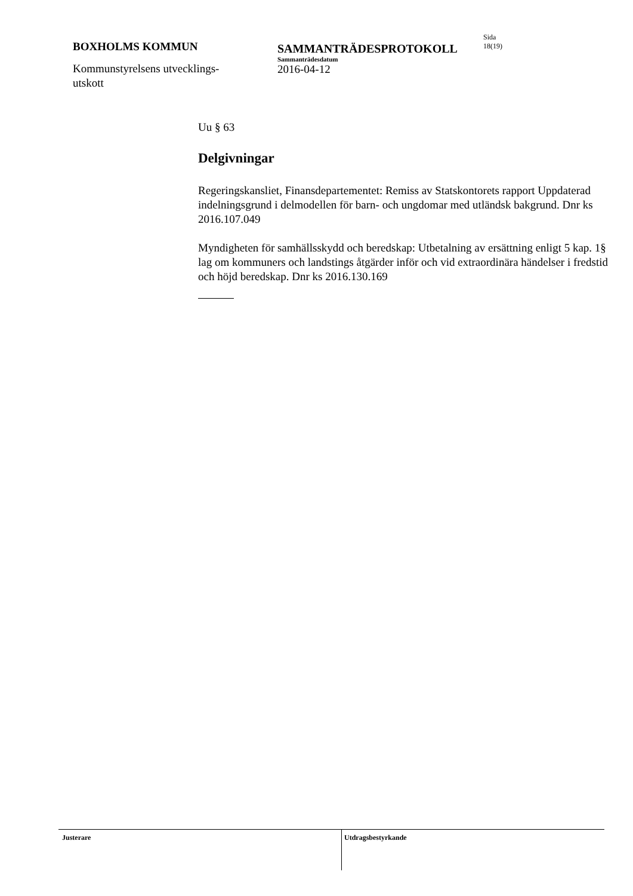BOXHOLMS KOMMUN
Kommunstyrelsens utvecklings-
utskott
SAMMANTRÄDESPROTOKOLL
Sammanträdesdatum
2016-04-12
Sida
18(19)
Uu § 63
Delgivningar
Regeringskansliet, Finansdepartementet: Remiss av Statskontorets rapport Uppdaterad indelningsgrund i delmodellen för barn- och ungdomar med ut­ländsk bakgrund. Dnr ks 2016.107.049
Myndigheten för samhällsskydd och beredskap: Utbetalning av ersättning en­ligt 5 kap. 1§ lag om kommuners och landstings åtgärder inför och vid extraor­dinära händelser i fredstid och höjd beredskap. Dnr ks 2016.130.169
Justerare
Utdragsbestyrkande